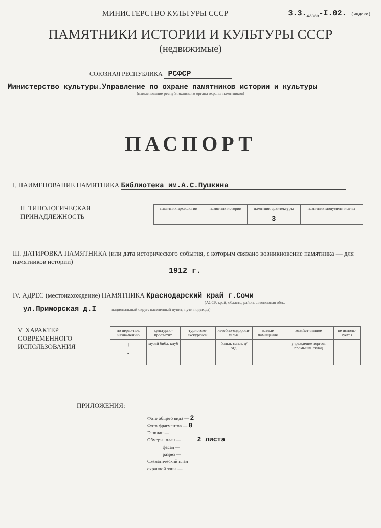МИНИСТЕРСТВО КУЛЬТУРЫ СССР 3.3.<sub>4/389</sub>-I.02. (индекс)
ПАМЯТНИКИ ИСТОРИИ И КУЛЬТУРЫ СССР
(недвижимые)
СОЮЗНАЯ РЕСПУБЛИКА РСФСР
Министерство культуры.Управление по охране памятников истории и культуры
(наименование республиканского органа охраны памятников)
ПАСПОРТ
I. НАИМЕНОВАНИЕ ПАМЯТНИКА Библиотека им.А.С.Пушкина
II. ТИПОЛОГИЧЕСКАЯ
ПРИНАДЛЕЖНОСТЬ
| памятник археологии | памятник истории | памятник архитектуры | памятник монумент. иск-ва |
| | | 3 | |
III. ДАТИРОВКА ПАМЯТНИКА (или дата исторического события, с которым связано возникновение памятника — для памятников истории)
1912 г.
IV. АДРЕС (местонахождение) ПАМЯТНИКА Краснодарский край г.Сочи
(АССР, край, область, район, автономная обл.,
ул.Приморская д.I национальный округ; населенный пункт; пути подъезда)
V. ХАРАКТЕР
СОВРЕМЕННОГО
ИСПОЛЬЗОВАНИЯ
| по перво-нач. назна-чению | культурно-просветит. | туристско-экскурсион. | лечебно-оздорови-тельн. | жилые помещения | хозяйст-венное | не исполь-зуется |
| + - | музей библ. клуб | | больн. санат. д/отд. | | учреждение торгов. промышл. склад | |
ПРИЛОЖЕНИЯ:
Фото общего вида — 2
Фото фрагментов — 8
Генплан —
Обмеры: план — 2 листа
фасад —
разрез —
Схематический план
охранной зоны —